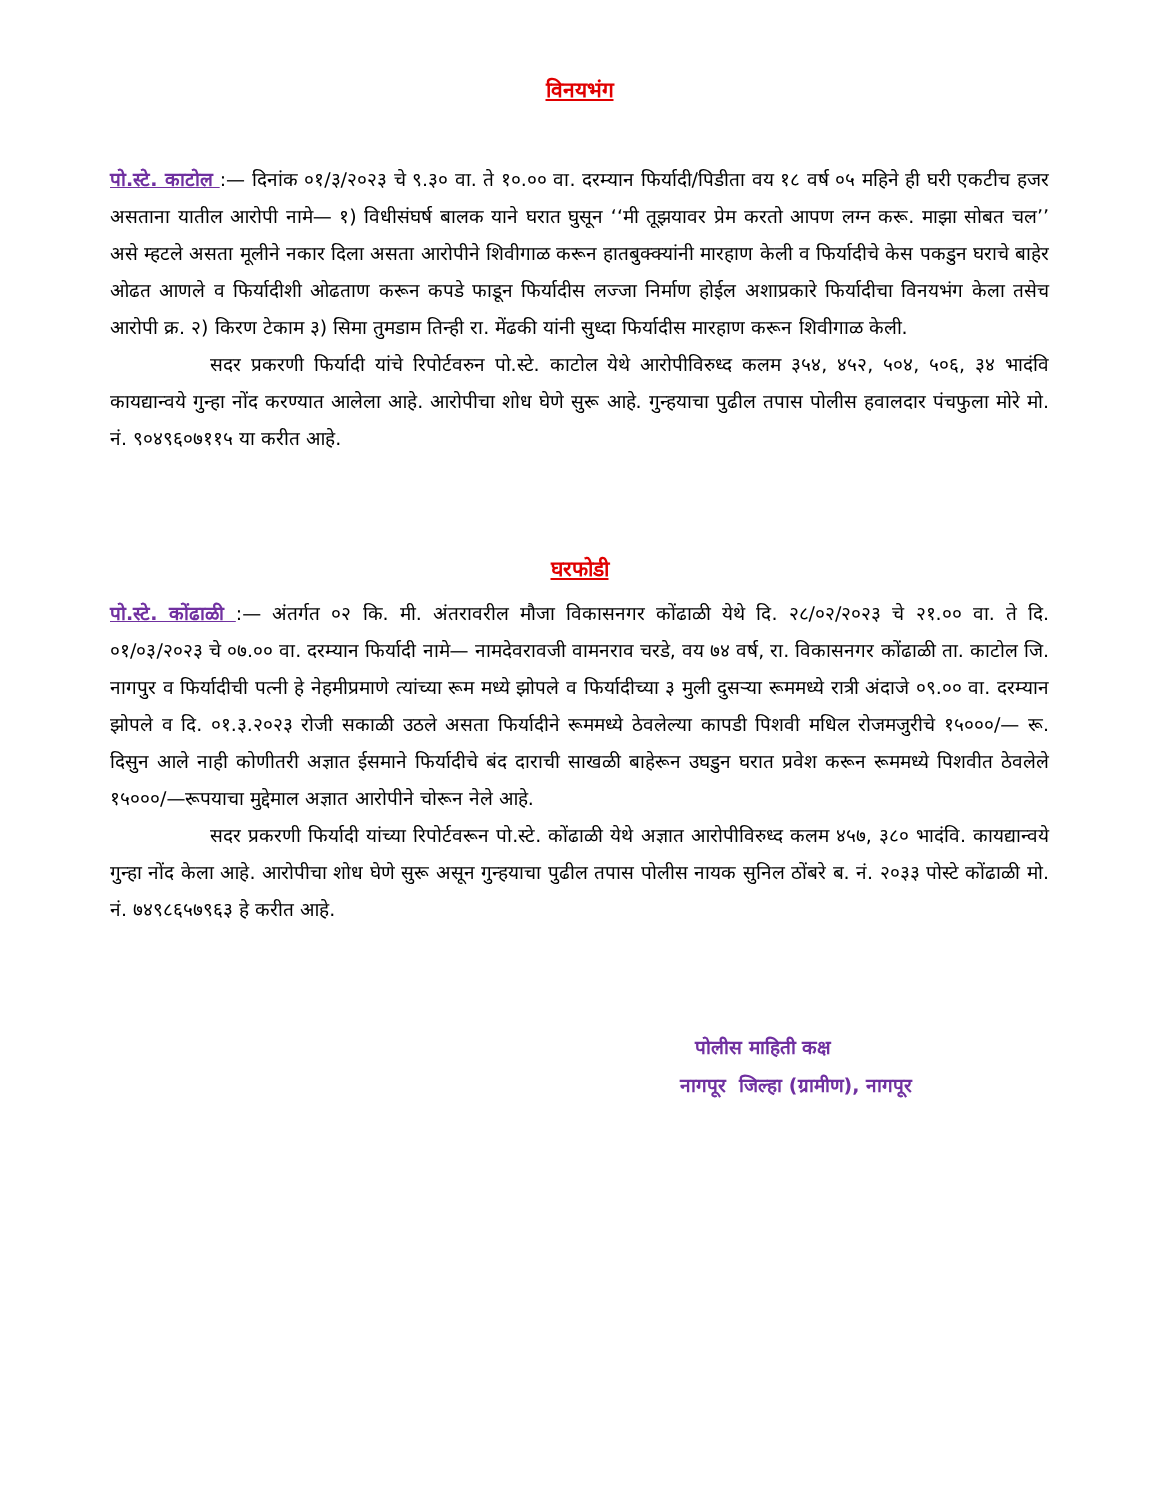विनयभंग
पो.स्टे. काटोल :— दिनांक ०१/३/२०२३ चे ९.३० वा. ते १०.०० वा. दरम्यान फिर्यादी/पिडीता वय १८ वर्ष ०५ महिने ही घरी एकटीच हजर असताना यातील आरोपी नामे— १) विधीसंघर्ष बालक याने घरात घुसून ‘‘मी तूझयावर प्रेम करतो आपण लग्न करू. माझा सोबत चल’’ असे म्हटले असता मूलीने नकार दिला असता आरोपीने शिवीगाळ करून हातबुक्क्यांनी मारहाण केली व फिर्यादीचे केस पकडुन घराचे बाहेर ओढत आणले व फिर्यादीशी ओढताण करून कपडे फाडून फिर्यादीस लज्जा निर्माण होईल अशाप्रकारे फिर्यादीचा विनयभंग केला तसेच आरोपी क्र. २) किरण टेकाम ३) सिमा तुमडाम तिन्ही रा. मेंढकी यांनी सुध्दा फिर्यादीस मारहाण करून शिवीगाळ केली.
सदर प्रकरणी फिर्यादी यांचे रिपोर्टवरुन पो.स्टे. काटोल येथे आरोपीविरुध्द कलम ३५४, ४५२, ५०४, ५०६, ३४ भादंवि कायद्यान्वये गुन्हा नोंद करण्यात आलेला आहे. आरोपीचा शोध घेणे सुरू आहे. गुन्हयाचा पुढील तपास पोलीस हवालदार पंचफुला मोरे मो. नं. ९०४९६०७११५ या करीत आहे.
घरफोडी
पो.स्टे. कोंढाळी :— अंतर्गत ०२ कि. मी. अंतरावरील मौजा विकासनगर कोंढाळी येथे दि. २८/०२/२०२३ चे २१.०० वा. ते दि. ०१/०३/२०२३ चे ०७.०० वा. दरम्यान फिर्यादी नामे— नामदेवरावजी वामनराव चरडे, वय ७४ वर्ष, रा. विकासनगर कोंढाळी ता. काटोल जि. नागपुर व फिर्यादीची पत्नी हे नेहमीप्रमाणे त्यांच्या रूम मध्ये झोपले व फिर्यादीच्या ३ मुली दुसऱ्या रूममध्ये रात्री अंदाजे ०९.०० वा. दरम्यान झोपले व दि. ०१.३.२०२३ रोजी सकाळी उठले असता फिर्यादीने रूममध्ये ठेवलेल्या कापडी पिशवी मधिल रोजमजुरीचे १५०००/— रू. दिसुन आले नाही कोणीतरी अज्ञात ईसमाने फिर्यादीचे बंद दाराची साखळी बाहेरून उघडुन घरात प्रवेश करून रूममध्ये पिशवीत ठेवलेले १५०००/—रूपयाचा मुद्देमाल अज्ञात आरोपीने चोरून नेले आहे.
सदर प्रकरणी फिर्यादी यांच्या रिपोर्टवरून पो.स्टे. कोंढाळी येथे अज्ञात आरोपीविरुध्द कलम ४५७, ३८० भादंवि. कायद्यान्वये गुन्हा नोंद केला आहे. आरोपीचा शोध घेणे सुरू असून गुन्हयाचा पुढील तपास पोलीस नायक सुनिल ठोंबरे ब. नं. २०३३ पोस्टे कोंढाळी मो. नं. ७४९८६५७९६३ हे करीत आहे.
पोलीस माहिती कक्ष
नागपूर जिल्हा (ग्रामीण), नागपूर